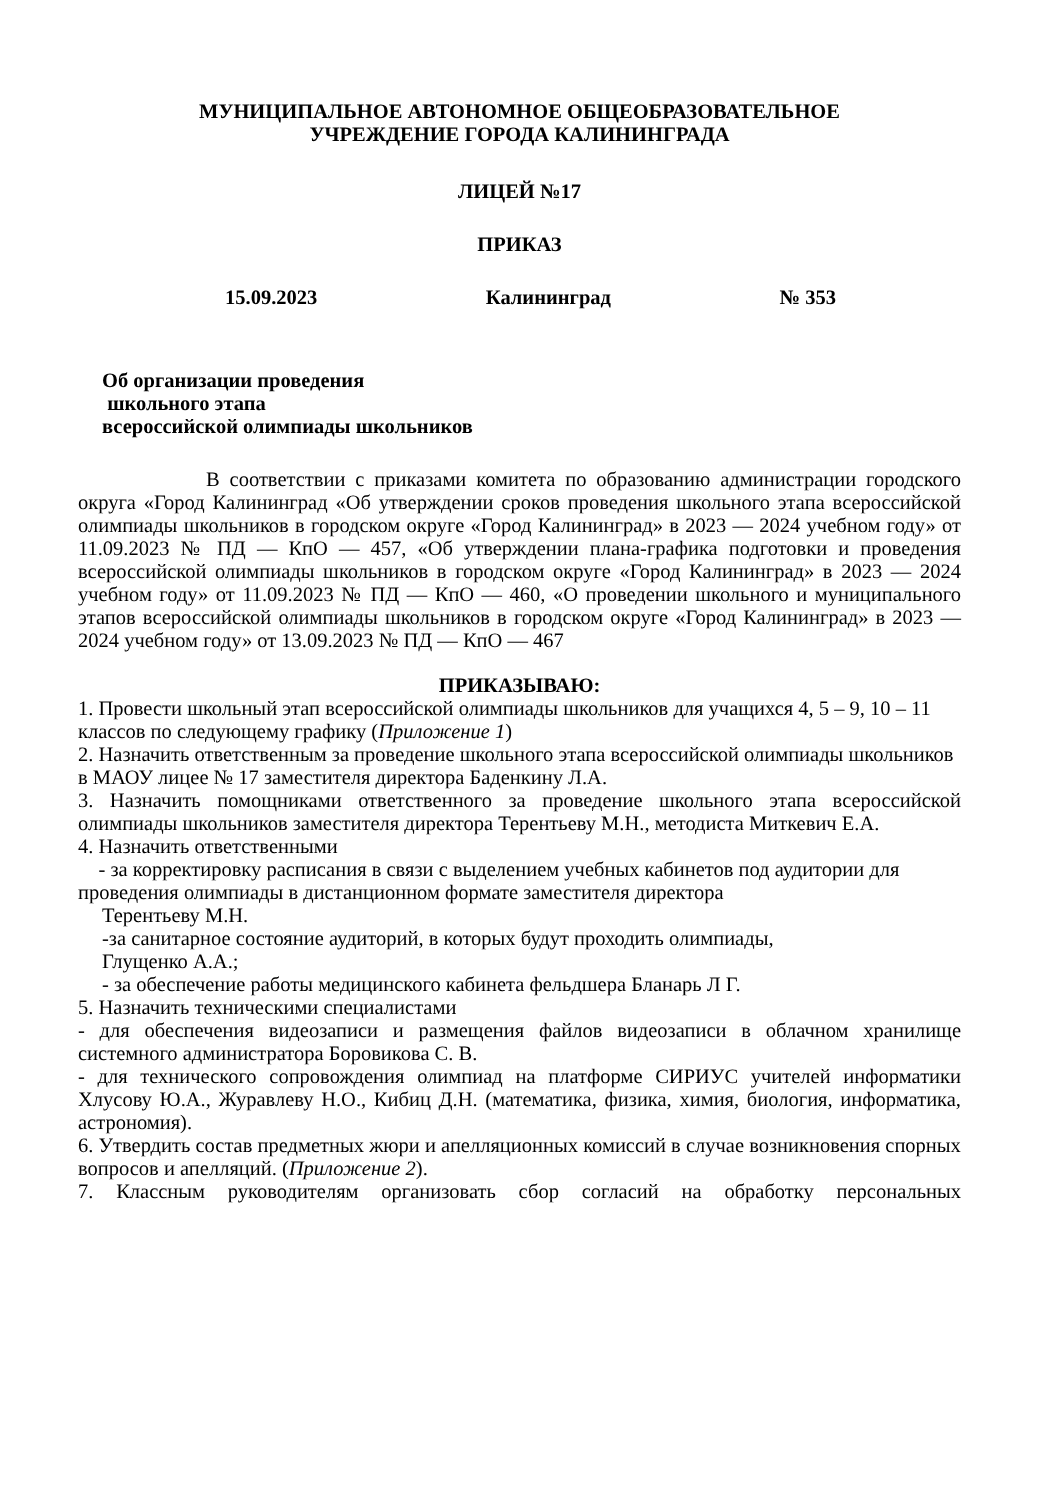МУНИЦИПАЛЬНОЕ АВТОНОМНОЕ ОБЩЕОБРАЗОВАТЕЛЬНОЕ
УЧРЕЖДЕНИЕ ГОРОДА КАЛИНИНГРАДА
ЛИЦЕЙ №17
ПРИКАЗ
15.09.2023 Калининград № 353
Об организации проведения
школьного этапа
всероссийской олимпиады школьников
В соответствии с приказами комитета по образованию администрации городского округа «Город Калининград «Об утверждении сроков проведения школьного этапа всероссийской олимпиады школьников в городском округе «Город Калининград» в 2023 — 2024 учебном году» от 11.09.2023 № ПД — КпО — 457, «Об утверждении плана-графика подготовки и проведения всероссийской олимпиады школьников в городском округе «Город Калининград» в 2023 — 2024 учебном году» от 11.09.2023 № ПД — КпО — 460, «О проведении школьного и муниципального этапов всероссийской олимпиады школьников в городском округе «Город Калининград» в 2023 — 2024 учебном году» от 13.09.2023 № ПД — КпО — 467
ПРИКАЗЫВАЮ:
1. Провести школьный этап всероссийской олимпиады школьников для учащихся 4, 5 – 9, 10 – 11 классов по следующему графику (Приложение 1)
2. Назначить ответственным за проведение школьного этапа всероссийской олимпиады школьников в МАОУ лицее № 17 заместителя директора Баденкину Л.А.
3. Назначить помощниками ответственного за проведение школьного этапа всероссийской олимпиады школьников заместителя директора Терентьеву М.Н., методиста Миткевич Е.А.
4. Назначить ответственными
- за корректировку расписания в связи с выделением учебных кабинетов под аудитории для проведения олимпиады в дистанционном формате заместителя директора
Терентьеву М.Н.
-за санитарное состояние аудиторий, в которых будут проходить олимпиады,
Глущенко А.А.;
- за обеспечение работы медицинского кабинета фельдшера Бланарь Л Г.
5. Назначить техническими специалистами
- для обеспечения видеозаписи и размещения файлов видеозаписи в облачном хранилище системного администратора Боровикова С. В.
- для технического сопровождения олимпиад на платформе СИРИУС учителей информатики Хлусову Ю.А., Журавлеву Н.О., Кибиц Д.Н. (математика, физика, химия, биология, информатика, астрономия).
6. Утвердить состав предметных жюри и апелляционных комиссий в случае возникновения спорных вопросов и апелляций. (Приложение 2).
7. Классным руководителям организовать сбор согласий на обработку персональных